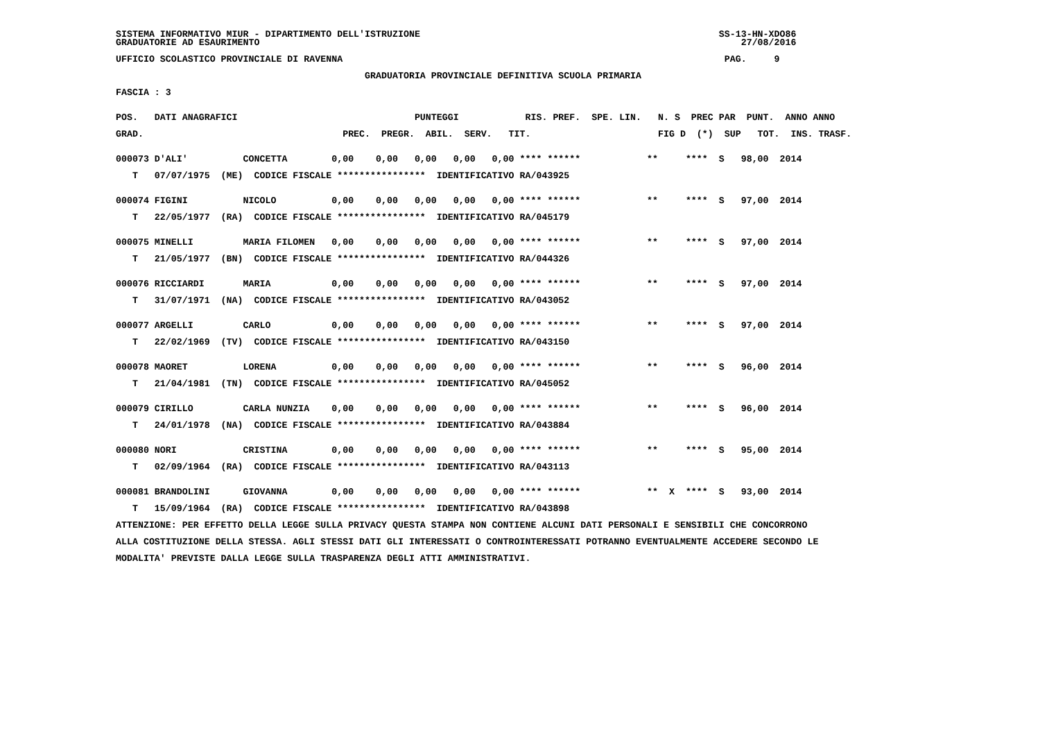SISTEMA INFORMATIVO MIUR - DIPARTIMENTO DELL'ISTRUZIONE                                                      SS-13-HN-XDO86
GRADUATORIE AD ESAURIMENTO                                                                                       27/08/2016

UFFICIO SCOLASTICO PROVINCIALE DI RAVENNA                                                                     PAG.     9

                                             GRADUATORIA PROVINCIALE DEFINITIVA SCUOLA PRIMARIA

FASCIA : 3


POS.   DATI ANAGRAFICI                                PUNTEGGI            RIS. PREF.  SPE. LIN.   N. S  PREC PAR  PUNT.  ANNO ANNO

GRAD.                                    PREC.  PREGR.  ABIL.  SERV.   TIT.                       FIG D  (*)  SUP   TOT.  INS. TRASF.


000073 D'ALI'          CONCETTA        0,00    0,00   0,00   0,00   0,00 **** ******            **     ****  S   98,00  2014

   T   07/07/1975  (ME)  CODICE FISCALE ****************  IDENTIFICATIVO RA/043925


000074 FIGINI          NICOLO          0,00    0,00   0,00   0,00   0,00 **** ******            **     ****  S   97,00  2014

   T   22/05/1977  (RA)  CODICE FISCALE ****************  IDENTIFICATIVO RA/045179


000075 MINELLI         MARIA FILOMEN   0,00    0,00   0,00   0,00   0,00 **** ******            **     ****  S   97,00  2014

   T   21/05/1977  (BN)  CODICE FISCALE ****************  IDENTIFICATIVO RA/044326


000076 RICCIARDI       MARIA           0,00    0,00   0,00   0,00   0,00 **** ******            **     ****  S   97,00  2014

   T   31/07/1971  (NA)  CODICE FISCALE ****************  IDENTIFICATIVO RA/043052


000077 ARGELLI         CARLO           0,00    0,00   0,00   0,00   0,00 **** ******            **     ****  S   97,00  2014

   T   22/02/1969  (TV)  CODICE FISCALE ****************  IDENTIFICATIVO RA/043150


000078 MAORET          LORENA          0,00    0,00   0,00   0,00   0,00 **** ******            **     ****  S   96,00  2014

   T   21/04/1981  (TN)  CODICE FISCALE ****************  IDENTIFICATIVO RA/045052


000079 CIRILLO         CARLA NUNZIA    0,00    0,00   0,00   0,00   0,00 **** ******            **     ****  S   96,00  2014

   T   24/01/1978  (NA)  CODICE FISCALE ****************  IDENTIFICATIVO RA/043884


000080 NORI            CRISTINA        0,00    0,00   0,00   0,00   0,00 **** ******            **     ****  S   95,00  2014

   T   02/09/1964  (RA)  CODICE FISCALE ****************  IDENTIFICATIVO RA/043113


000081 BRANDOLINI      GIOVANNA        0,00    0,00   0,00   0,00   0,00 **** ******            **  X  ****  S   93,00  2014

   T   15/09/1964  (RA)  CODICE FISCALE ****************  IDENTIFICATIVO RA/043898

ATTENZIONE: PER EFFETTO DELLA LEGGE SULLA PRIVACY QUESTA STAMPA NON CONTIENE ALCUNI DATI PERSONALI E SENSIBILI CHE CONCORRONO

ALLA COSTITUZIONE DELLA STESSA. AGLI STESSI DATI GLI INTERESSATI O CONTROINTERESSATI POTRANNO EVENTUALMENTE ACCEDERE SECONDO LE

MODALITA' PREVISTE DALLA LEGGE SULLA TRASPARENZA DEGLI ATTI AMMINISTRATIVI.